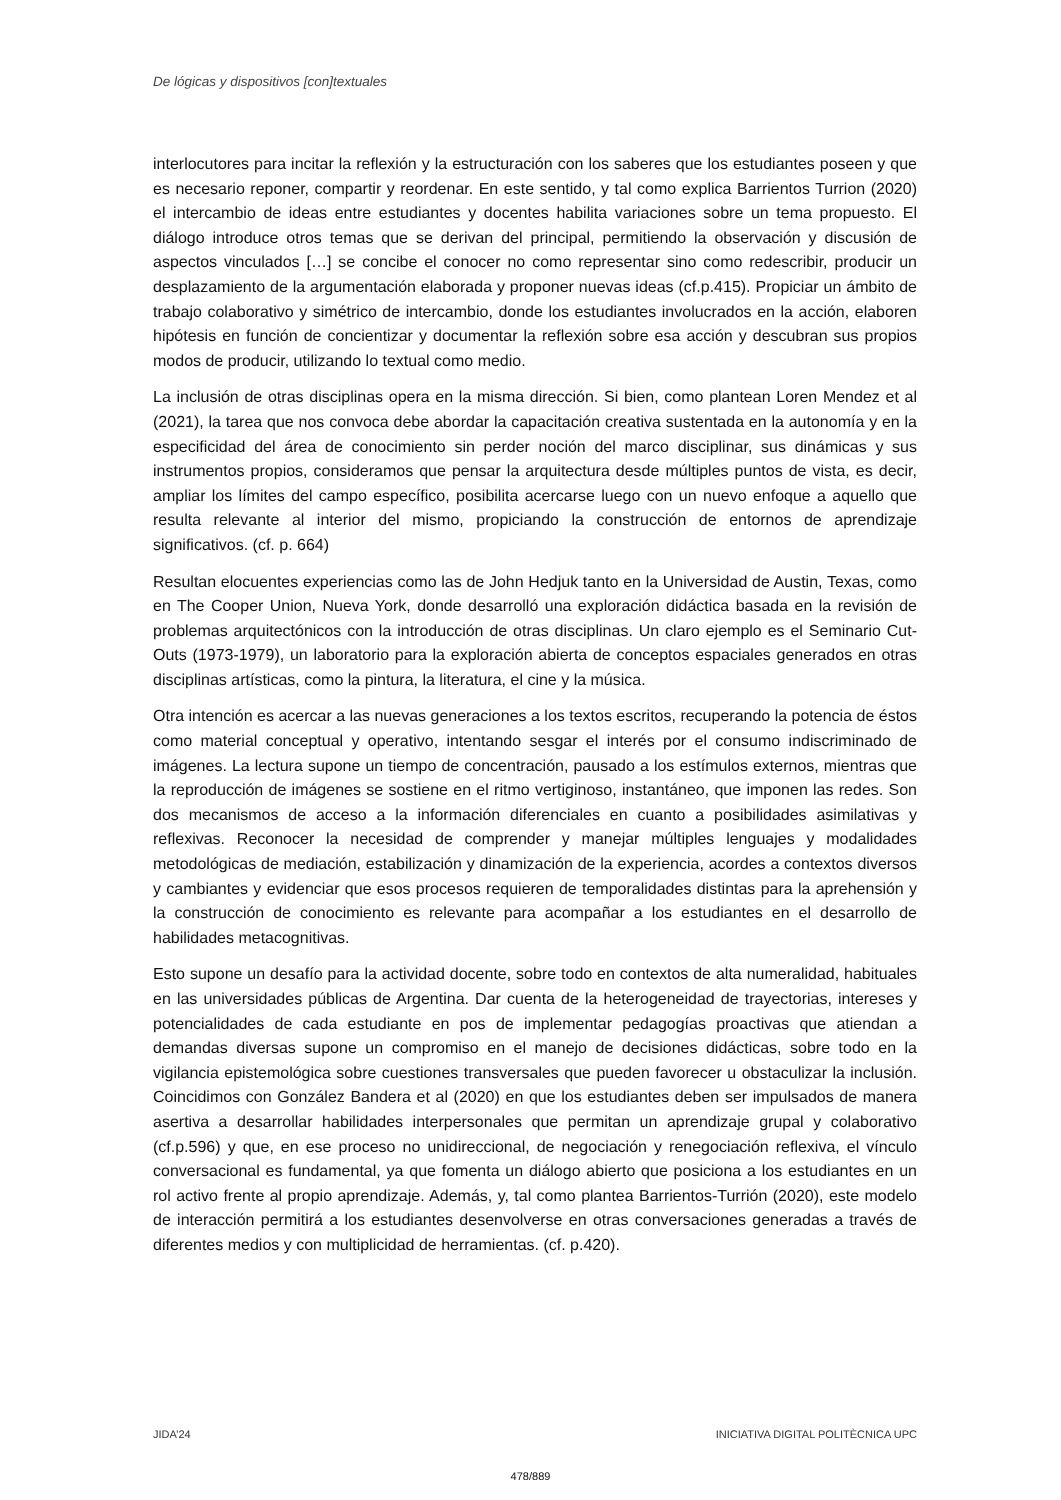De lógicas y dispositivos [con]textuales
interlocutores para incitar la reflexión y la estructuración con los saberes que los estudiantes poseen y que es necesario reponer, compartir y reordenar. En este sentido, y tal como explica Barrientos Turrion (2020) el intercambio de ideas entre estudiantes y docentes habilita variaciones sobre un tema propuesto. El diálogo introduce otros temas que se derivan del principal, permitiendo la observación y discusión de aspectos vinculados […] se concibe el conocer no como representar sino como redescribir, producir un desplazamiento de la argumentación elaborada y proponer nuevas ideas (cf.p.415). Propiciar un ámbito de trabajo colaborativo y simétrico de intercambio, donde los estudiantes involucrados en la acción, elaboren hipótesis en función de concientizar y documentar la reflexión sobre esa acción y descubran sus propios modos de producir, utilizando lo textual como medio.
La inclusión de otras disciplinas opera en la misma dirección. Si bien, como plantean Loren Mendez et al (2021), la tarea que nos convoca debe abordar la capacitación creativa sustentada en la autonomía y en la especificidad del área de conocimiento sin perder noción del marco disciplinar, sus dinámicas y sus instrumentos propios, consideramos que pensar la arquitectura desde múltiples puntos de vista, es decir, ampliar los límites del campo específico, posibilita acercarse luego con un nuevo enfoque a aquello que resulta relevante al interior del mismo, propiciando la construcción de entornos de aprendizaje significativos. (cf. p. 664)
Resultan elocuentes experiencias como las de John Hedjuk tanto en la Universidad de Austin, Texas, como en The Cooper Union, Nueva York, donde desarrolló una exploración didáctica basada en la revisión de problemas arquitectónicos con la introducción de otras disciplinas. Un claro ejemplo es el Seminario Cut-Outs (1973-1979), un laboratorio para la exploración abierta de conceptos espaciales generados en otras disciplinas artísticas, como la pintura, la literatura, el cine y la música.
Otra intención es acercar a las nuevas generaciones a los textos escritos, recuperando la potencia de éstos como material conceptual y operativo, intentando sesgar el interés por el consumo indiscriminado de imágenes. La lectura supone un tiempo de concentración, pausado a los estímulos externos, mientras que la reproducción de imágenes se sostiene en el ritmo vertiginoso, instantáneo, que imponen las redes. Son dos mecanismos de acceso a la información diferenciales en cuanto a posibilidades asimilativas y reflexivas. Reconocer la necesidad de comprender y manejar múltiples lenguajes y modalidades metodológicas de mediación, estabilización y dinamización de la experiencia, acordes a contextos diversos y cambiantes y evidenciar que esos procesos requieren de temporalidades distintas para la aprehensión y la construcción de conocimiento es relevante para acompañar a los estudiantes en el desarrollo de habilidades metacognitivas.
Esto supone un desafío para la actividad docente, sobre todo en contextos de alta numeralidad, habituales en las universidades públicas de Argentina. Dar cuenta de la heterogeneidad de trayectorias, intereses y potencialidades de cada estudiante en pos de implementar pedagogías proactivas que atiendan a demandas diversas supone un compromiso en el manejo de decisiones didácticas, sobre todo en la vigilancia epistemológica sobre cuestiones transversales que pueden favorecer u obstaculizar la inclusión. Coincidimos con González Bandera et al (2020) en que los estudiantes deben ser impulsados de manera asertiva a desarrollar habilidades interpersonales que permitan un aprendizaje grupal y colaborativo (cf.p.596) y que, en ese proceso no unidireccional, de negociación y renegociación reflexiva, el vínculo conversacional es fundamental, ya que fomenta un diálogo abierto que posiciona a los estudiantes en un rol activo frente al propio aprendizaje. Además, y, tal como plantea Barrientos-Turrión (2020), este modelo de interacción permitirá a los estudiantes desenvolverse en otras conversaciones generadas a través de diferentes medios y con multiplicidad de herramientas. (cf. p.420).
JIDA’24 INICIATIVA DIGITAL POLITÈCNICA UPC
478/889